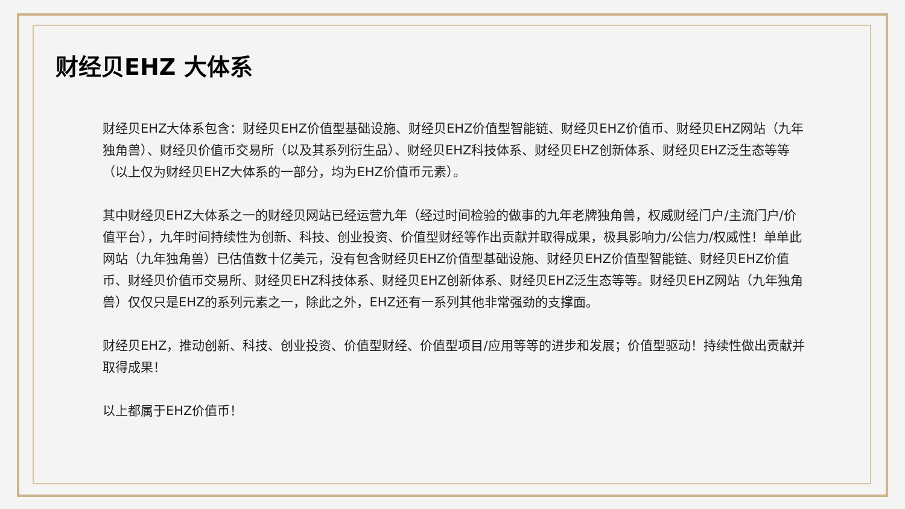财经贝EHZ 大体系
财经贝EHZ大体系包含：财经贝EHZ价值型基础设施、财经贝EHZ价值型智能链、财经贝EHZ价值币、财经贝EHZ网站（九年独角兽）、财经贝价值币交易所（以及其系列衍生品）、财经贝EHZ科技体系、财经贝EHZ创新体系、财经贝EHZ泛生态等等（以上仅为财经贝EHZ大体系的一部分，均为EHZ价值币元素）。
其中财经贝EHZ大体系之一的财经贝网站已经运营九年（经过时间检验的做事的九年老牌独角兽，权威财经门户/主流门户/价值平台），九年时间持续性为创新、科技、创业投资、价值型财经等作出贡献并取得成果，极具影响力/公信力/权威性！单单此网站（九年独角兽）已估值数十亿美元，没有包含财经贝EHZ价值型基础设施、财经贝EHZ价值型智能链、财经贝EHZ价值币、财经贝价值币交易所、财经贝EHZ科技体系、财经贝EHZ创新体系、财经贝EHZ泛生态等等。财经贝EHZ网站（九年独角兽）仅仅只是EHZ的系列元素之一，除此之外，EHZ还有一系列其他非常强劲的支撑面。
财经贝EHZ，推动创新、科技、创业投资、价值型财经、价值型项目/应用等等的进步和发展；价值型驱动！持续性做出贡献并取得成果！
以上都属于EHZ价值币！